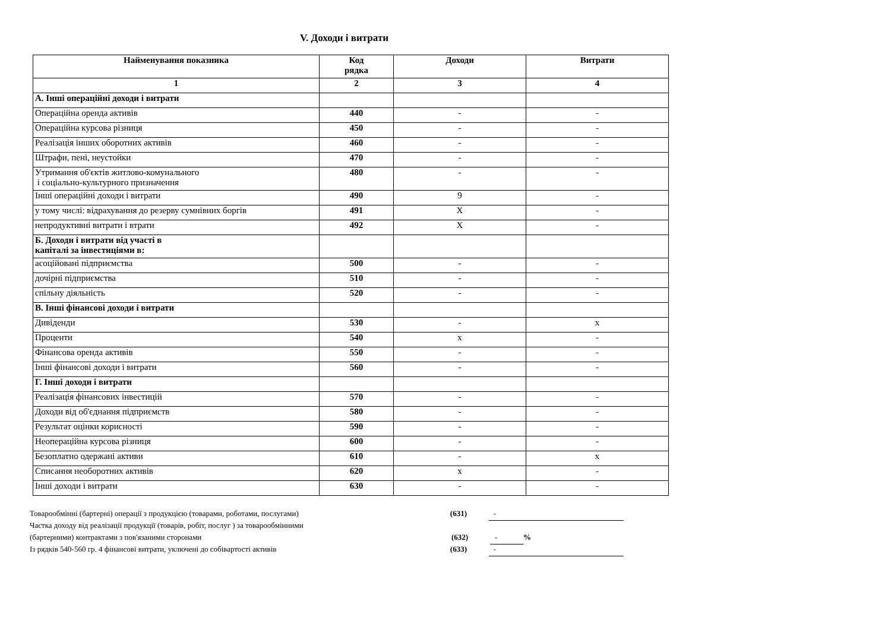V. Доходи і витрати
| Найменування показника | Код рядка | Доходи | Витрати |
| --- | --- | --- | --- |
| 1 | 2 | 3 | 4 |
| А. Інші операційні доходи і витрати | | | |
| Операційна оренда активів | 440 | - | - |
| Операційна курсова різниця | 450 | - | - |
| Реалізація інших оборотних активів | 460 | - | - |
| Штрафи, пені, неустойки | 470 | - | - |
| Утримання об'єктів житлово-комунального і соціально-культурного призначення | 480 | - | - |
| Інші операційні доходи і витрати | 490 | 9 | - |
| у тому числі: відрахування до резерву сумнівних боргів | 491 | X | - |
| непродуктивні витрати і втрати | 492 | X | - |
| Б. Доходи і витрати від участі в капіталі за інвестиціями в: | | | |
| асоційовані підприємства | 500 | - | - |
| дочірні підприємства | 510 | - | - |
| спільну діяльність | 520 | - | - |
| В. Інші фінансові доходи і витрати | | | |
| Дивіденди | 530 | - | x |
| Проценти | 540 | x | - |
| Фінансова оренда активів | 550 | - | - |
| Інші фінансові доходи і витрати | 560 | - | - |
| Г. Інші доходи і витрати | | | |
| Реалізація фінансових інвестицій | 570 | - | - |
| Доходи від об'єднання підприємств | 580 | - | - |
| Результат оцінки корисності | 590 | - | - |
| Неопераційна курсова різниця | 600 | - | - |
| Безоплатно одержані активи | 610 | - | x |
| Списання необоротних активів | 620 | x | - |
| Інші доходи і витрати | 630 | - | - |
Товарообмінні (бартерні) операції з продукцією (товарами, роботами, послугами) (631) -
Частка доходу від реалізації продукції (товарів, робіт, послуг ) за товарообмінними
(бартерними) контрактами з пов'язаними сторонами (632) -%
Із рядків 540-560 гр. 4 фінансові витрати, уключені до собівартості активів (633) -